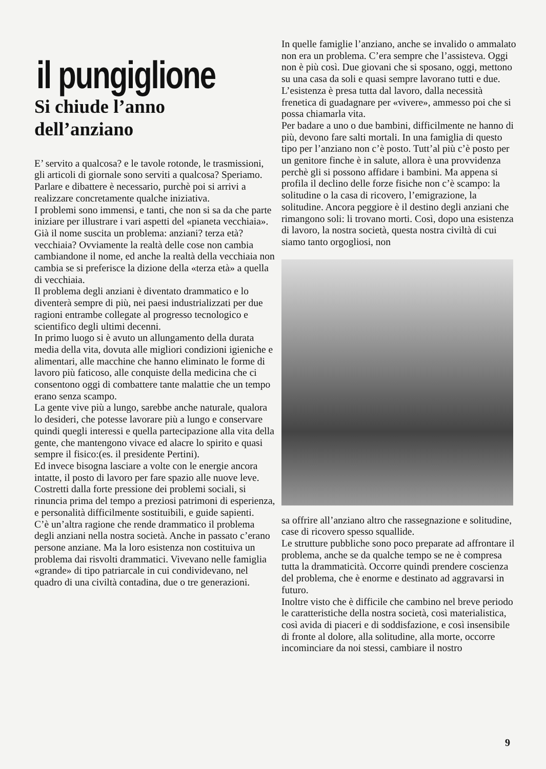il pungiglione
Si chiude l’anno
dell’anziano
E’ servito a qualcosa? e le tavole rotonde, le trasmissioni, gli articoli di giornale sono serviti a qualcosa? Speriamo. Parlare e dibattere è necessario, purchè poi si arrivi a realizzare concretamente qualche iniziativa.
I problemi sono immensi, e tanti, che non si sa da che parte iniziare per illustrare i vari aspetti del «pianeta vecchiaia». Già il nome suscita un problema: anziani? terza età? vecchiaia? Ovviamente la realtà delle cose non cambia cambiandone il nome, ed anche la realtà della vecchiaia non cambia se si preferisce la dizione della «terza età» a quella di vecchiaia.
Il problema degli anziani è diventato drammatico e lo diventerà sempre di più, nei paesi industrializzati per due ragioni entrambe collegate al progresso tecnologico e scientifico degli ultimi decenni.
In primo luogo si è avuto un allungamento della durata media della vita, dovuta alle migliori condizioni igieniche e alimentari, alle macchine che hanno eliminato le forme di lavoro più faticoso, alle conquiste della medicina che ci consentono oggi di combattere tante malattie che un tempo erano senza scampo.
La gente vive più a lungo, sarebbe anche naturale, qualora lo desideri, che potesse lavorare più a lungo e conservare quindi quegli interessi e quella partecipazione alla vita della gente, che mantengono vivace ed alacre lo spirito e quasi sempre il fisico:(es. il presidente Pertini).
Ed invece bisogna lasciare a volte con le energie ancora intatte, il posto di lavoro per fare spazio alle nuove leve. Costretti dalla forte pressione dei problemi sociali, si rinuncia prima del tempo a preziosi patrimoni di esperienza, e personalità difficilmente sostituibili, e guide sapienti.
C’è un’altra ragione che rende drammatico il problema degli anziani nella nostra società. Anche in passato c’erano persone anziane. Ma la loro esistenza non costituiva un problema dai risvolti drammatici. Vivevano nelle famiglia «grande» di tipo patriarcale in cui condividevano, nel quadro di una civiltà contadina, due o tre generazioni.
In quelle famiglie l’anziano, anche se invalido o ammalato non era un problema. C’era sempre che l’assisteva. Oggi non è più così. Due giovani che si sposano, oggi, mettono su una casa da soli e quasi sempre lavorano tutti e due. L’esistenza è presa tutta dal lavoro, dalla necessità frenetica di guadagnare per «vivere», ammesso poi che si possa chiamarla vita.
Per badare a uno o due bambini, difficilmente ne hanno di più, devono fare salti mortali. In una famiglia di questo tipo per l’anziano non c’è posto. Tutt’al più c’è posto per un genitore finche è in salute, allora è una provvidenza perchè gli si possono affidare i bambini. Ma appena si profila il declino delle forze fisiche non c’è scampo: la solitudine o la casa di ricovero, l’emigrazione, la solitudine. Ancora peggiore è il destino degli anziani che rimangono soli: li trovano morti. Così, dopo una esistenza di lavoro, la nostra società, questa nostra civiltà di cui siamo tanto orgogliosi, non
sa offrire all’anziano altro che rassegnazione e solitudine, case di ricovero spesso squallide.
Le strutture pubbliche sono poco preparate ad affrontare il problema, anche se da qualche tempo se ne è compresa tutta la drammaticità. Occorre quindi prendere coscienza del problema, che è enorme e destinato ad aggravarsi in futuro.
Inoltre visto che è difficile che cambino nel breve periodo le caratteristiche della nostra società, così materialistica, così avida di piaceri e di soddisfazione, e così insensibile di fronte al dolore, alla solitudine, alla morte, occorre incominciare da noi stessi, cambiare il nostro
9